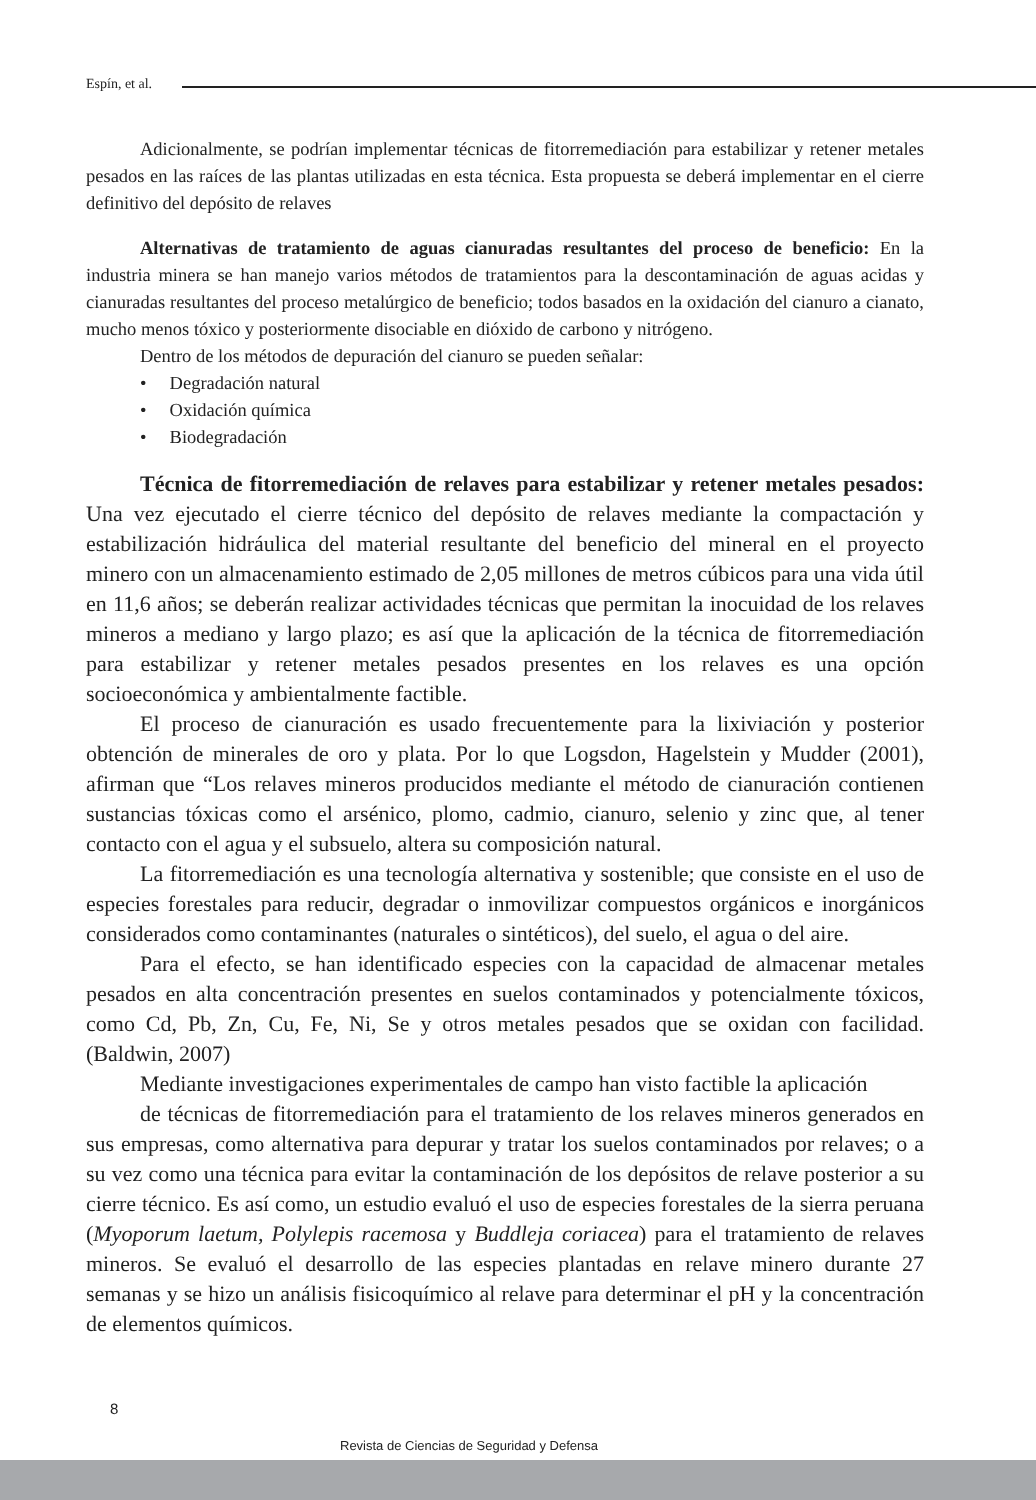Espín, et al.
Adicionalmente, se podrían implementar técnicas de fitorremediación para estabilizar y retener metales pesados en las raíces de las plantas utilizadas en esta técnica. Esta propuesta se deberá implementar en el cierre definitivo del depósito de relaves
Alternativas de tratamiento de aguas cianuradas resultantes del proceso de beneficio: En la industria minera se han manejo varios métodos de tratamientos para la descontaminación de aguas acidas y cianuradas resultantes del proceso metalúrgico de beneficio; todos basados en la oxidación del cianuro a cianato, mucho menos tóxico y posteriormente disociable en dióxido de carbono y nitrógeno.
Dentro de los métodos de depuración del cianuro se pueden señalar:
• Degradación natural
• Oxidación química
• Biodegradación
Técnica de fitorremediación de relaves para estabilizar y retener metales pesados: Una vez ejecutado el cierre técnico del depósito de relaves mediante la compactación y estabilización hidráulica del material resultante del beneficio del mineral en el proyecto minero con un almacenamiento estimado de 2,05 millones de metros cúbicos para una vida útil en 11,6 años; se deberán realizar actividades técnicas que permitan la inocuidad de los relaves mineros a mediano y largo plazo; es así que la aplicación de la técnica de fitorremediación para estabilizar y retener metales pesados presentes en los relaves es una opción socioeconómica y ambientalmente factible.
El proceso de cianuración es usado frecuentemente para la lixiviación y posterior obtención de minerales de oro y plata. Por lo que Logsdon, Hagelstein y Mudder (2001), afirman que “Los relaves mineros producidos mediante el método de cianuración contienen sustancias tóxicas como el arsénico, plomo, cadmio, cianuro, selenio y zinc que, al tener contacto con el agua y el subsuelo, altera su composición natural.
La fitorremediación es una tecnología alternativa y sostenible; que consiste en el uso de especies forestales para reducir, degradar o inmovilizar compuestos orgánicos e inorgánicos considerados como contaminantes (naturales o sintéticos), del suelo, el agua o del aire.
Para el efecto, se han identificado especies con la capacidad de almacenar metales pesados en alta concentración presentes en suelos contaminados y potencialmente tóxicos, como Cd, Pb, Zn, Cu, Fe, Ni, Se y otros metales pesados que se oxidan con facilidad. (Baldwin, 2007)
Mediante investigaciones experimentales de campo han visto factible la aplicación
de técnicas de fitorremediación para el tratamiento de los relaves mineros generados en sus empresas, como alternativa para depurar y tratar los suelos contaminados por relaves; o a su vez como una técnica para evitar la contaminación de los depósitos de relave posterior a su cierre técnico. Es así como, un estudio evaluó el uso de especies forestales de la sierra peruana (Myoporum laetum, Polylepis racemosa y Buddleja coriacea) para el tratamiento de relaves mineros. Se evaluó el desarrollo de las especies plantadas en relave minero durante 27 semanas y se hizo un análisis fisicoquímico al relave para determinar el pH y la concentración de elementos químicos.
8
Revista de Ciencias de Seguridad y Defensa